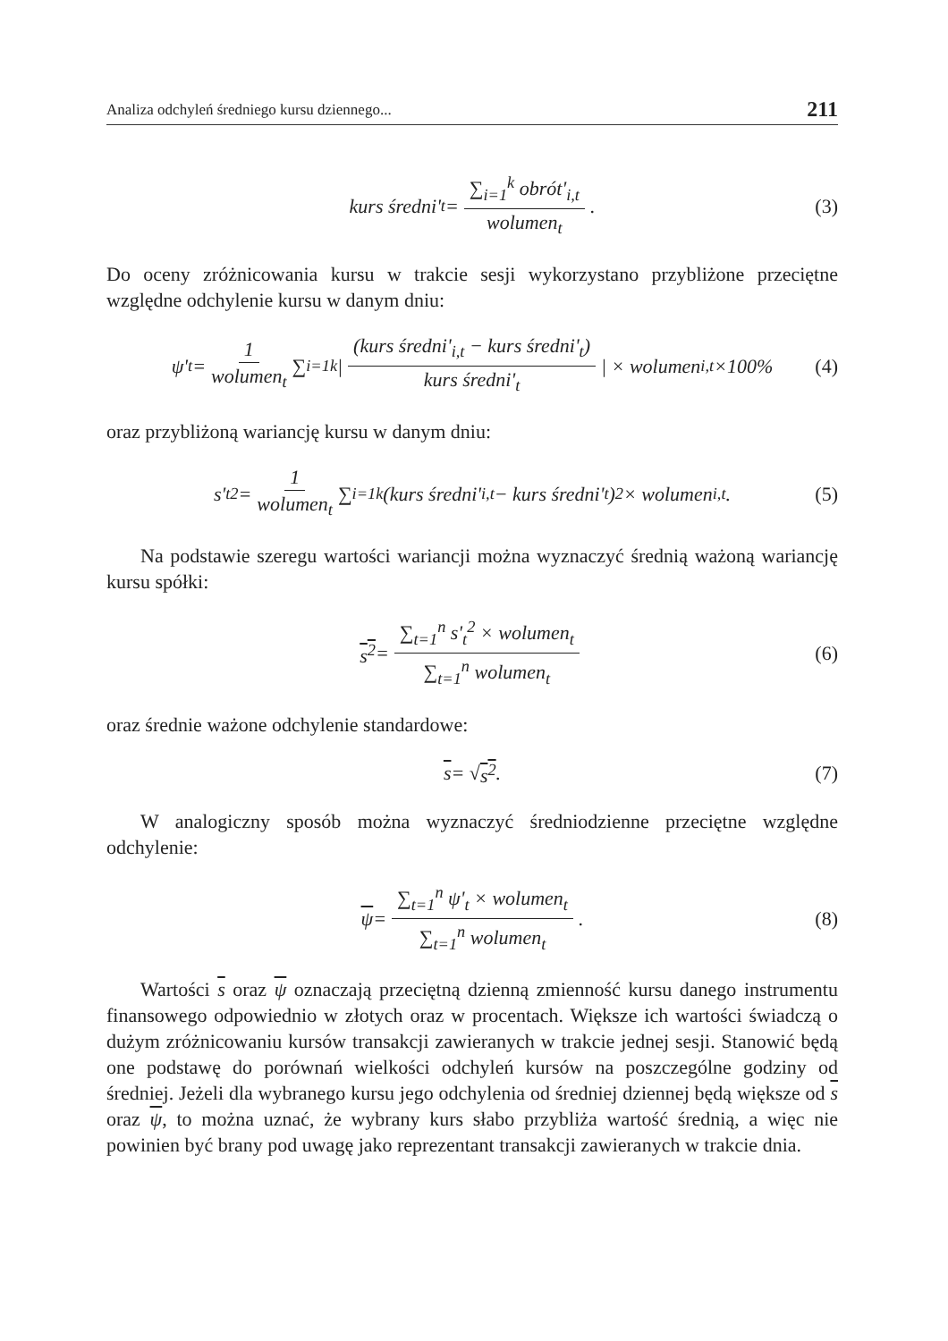Analiza odchyleń średniego kursu dziennego... 211
kurs średni'<sub>t</sub> = ∑<sub>i=1</sub><sup>k</sup> obrót'<sub>i,t</sub> wolumen<sub>t</sub>. (3)
Do oceny zróżnicowania kursu w trakcie sesji wykorzystano przybliżone przeciętne względne odchylenie kursu w danym dniu:
ψ'<sub>t</sub> = 1 wolumen<sub>t</sub> ∑<sub>i=1</sub><sup>k</sup> | (kurs średni'<sub>i,t</sub> − kurs średni'<sub>t</sub>) kurs średni'<sub>t</sub> | × wolumen<sub>i,t</sub> ×100% (4)
oraz przybliżoną wariancję kursu w danym dniu:
s'<sub>t</sub><sup>2</sup> = 1 wolumen<sub>t</sub> ∑<sub>i=1</sub><sup>k</sup> (kurs średni'<sub>i,t</sub> − kurs średni'<sub>t</sub>)<sup>2</sup> × wolumen<sub>i,t</sub>. (5)
Na podstawie szeregu wartości wariancji można wyznaczyć średnią ważoną wariancję kursu spółki:
s<sup>2</sup> = ∑<sub>t=1</sub><sup>n</sup> s'<sub>t</sub><sup>2</sup> × wolumen<sub>t</sub> ∑<sub>t=1</sub><sup>n</sup> wolumen<sub>t</sub> (6)
oraz średnie ważone odchylenie standardowe:
s = √ s<sup>2</sup>. (7)
W analogiczny sposób można wyznaczyć średniodzienne przeciętne względne odchylenie:
ψ = ∑<sub>t=1</sub><sup>n</sup> ψ'<sub>t</sub> × wolumen<sub>t</sub> ∑<sub>t=1</sub><sup>n</sup> wolumen<sub>t</sub>. (8)
Wartości s oraz ψ oznaczają przeciętną dzienną zmienność kursu danego instrumentu finansowego odpowiednio w złotych oraz w procentach. Większe ich wartości świadczą o dużym zróżnicowaniu kursów transakcji zawieranych w trakcie jednej sesji. Stanowić będą one podstawę do porównań wielkości odchyleń kursów na poszczególne godziny od średniej. Jeżeli dla wybranego kursu jego odchylenia od średniej dziennej będą większe od s oraz ψ, to można uznać, że wybrany kurs słabo przybliża wartość średnią, a więc nie powinien być brany pod uwagę jako reprezentant transakcji zawieranych w trakcie dnia.